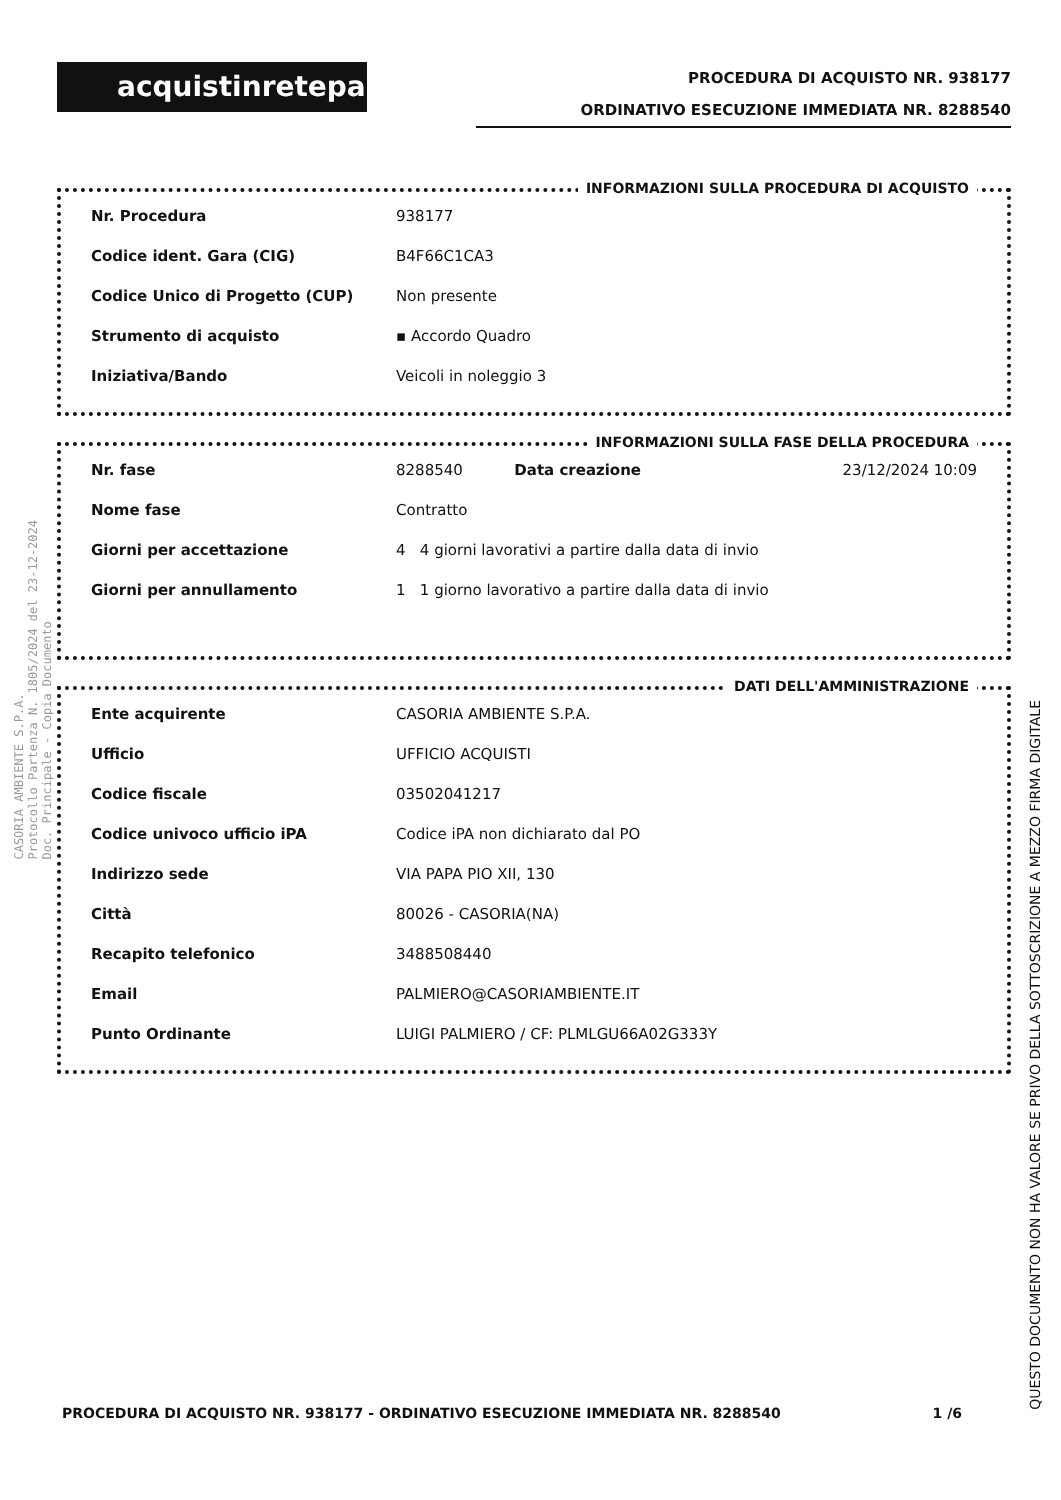acquistinretepa
PROCEDURA DI ACQUISTO NR. 938177
ORDINATIVO ESECUZIONE IMMEDIATA NR. 8288540
INFORMAZIONI SULLA PROCEDURA DI ACQUISTO
| Nr. Procedura | 938177 |
| Codice ident. Gara (CIG) | B4F66C1CA3 |
| Codice Unico di Progetto (CUP) | Non presente |
| Strumento di acquisto | ▪ Accordo Quadro |
| Iniziativa/Bando | Veicoli in noleggio 3 |
INFORMAZIONI SULLA FASE DELLA PROCEDURA
| Nr. fase | 8288540 | Data creazione | 23/12/2024 10:09 |
| Nome fase | Contratto | | |
| Giorni per accettazione | 4 4 giorni lavorativi a partire dalla data di invio | | |
| Giorni per annullamento | 1 1 giorno lavorativo a partire dalla data di invio | | |
DATI DELL'AMMINISTRAZIONE
| Ente acquirente | CASORIA AMBIENTE S.P.A. |
| Ufficio | UFFICIO ACQUISTI |
| Codice fiscale | 03502041217 |
| Codice univoco ufficio iPA | Codice iPA non dichiarato dal PO |
| Indirizzo sede | VIA PAPA PIO XII, 130 |
| Città | 80026 - CASORIA(NA) |
| Recapito telefonico | 3488508440 |
| Email | PALMIERO@CASORIAMBIENTE.IT |
| Punto Ordinante | LUIGI PALMIERO / CF: PLMLGU66A02G333Y |
CASORIA AMBIENTE S.P.A.
Protocollo Partenza N. 1805/2024 del 23-12-2024
Doc. Principale - Copia Documento
QUESTO DOCUMENTO NON HA VALORE SE PRIVO DELLA SOTTOSCRIZIONE A MEZZO FIRMA DIGITALE
PROCEDURA DI ACQUISTO NR. 938177 - ORDINATIVO ESECUZIONE IMMEDIATA NR. 8288540 1 /6